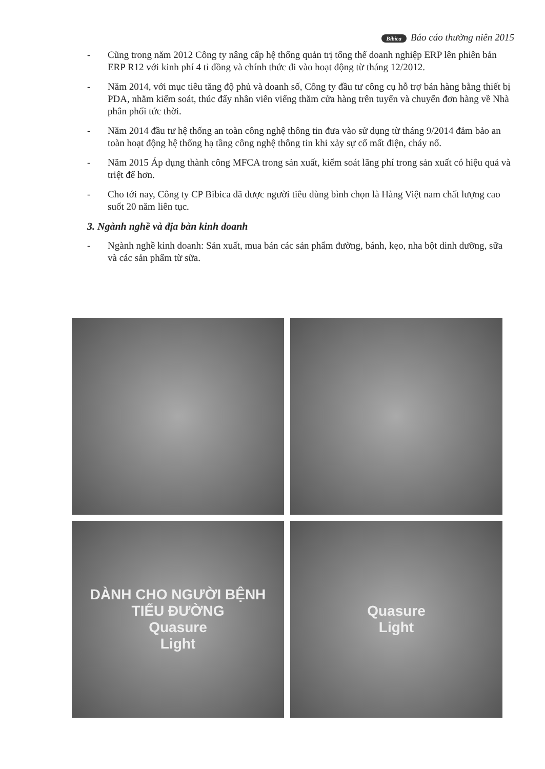Bibica Báo cáo thường niên 2015
- Cũng trong năm 2012 Công ty nâng cấp hệ thống quản trị tổng thể doanh nghiệp ERP lên phiên bản ERP R12 với kinh phí 4 tỉ đồng và chính thức đi vào hoạt động từ tháng 12/2012.
- Năm 2014, với mục tiêu tăng độ phủ và doanh số, Công ty đầu tư công cụ hỗ trợ bán hàng bằng thiết bị PDA, nhằm kiểm soát, thúc đẩy nhân viên viếng thăm cửa hàng trên tuyến và chuyển đơn hàng về Nhà phân phối tức thời.
- Năm 2014 đầu tư hệ thống an toàn công nghệ thông tin đưa vào sử dụng từ tháng 9/2014 đảm bảo an toàn hoạt động hệ thống hạ tầng công nghệ thông tin khi xảy sự cố mất điện, cháy nổ.
- Năm 2015 Áp dụng thành công MFCA trong sản xuất, kiểm soát lãng phí trong sản xuất có hiệu quả và triệt để hơn.
- Cho tới nay, Công ty CP Bibica đã được người tiêu dùng bình chọn là Hàng Việt nam chất lượng cao suốt 20 năm liên tục.
3. Ngành nghề và địa bàn kinh doanh
- Ngành nghề kinh doanh: Sản xuất, mua bán các sản phẩm đường, bánh, kẹo, nha bột dinh dưỡng, sữa và các sản phẩm từ sữa.
DÀNH CHO NGƯỜI BỆNH TIỂU ĐƯỜNG
Quasure
Light
Quasure
Light